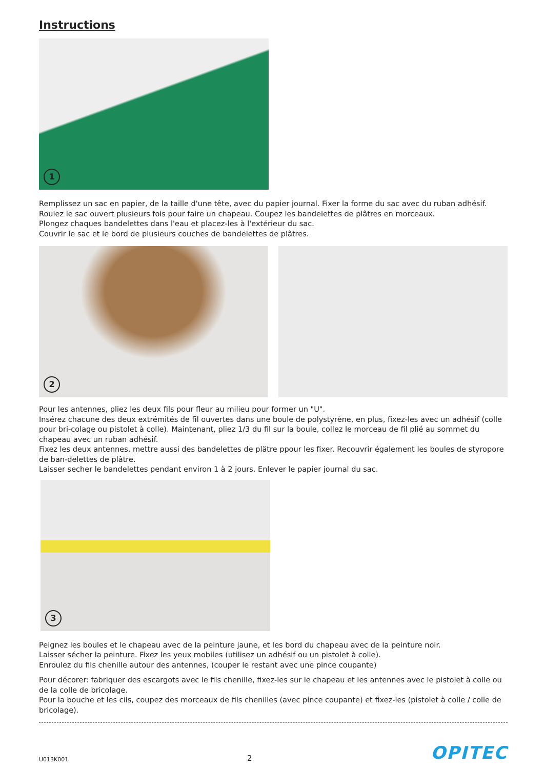Instructions
1
Remplissez un sac en papier, de la taille d'une tête, avec du papier journal. Fixer la forme du sac avec du ruban adhésif.
Roulez le sac ouvert plusieurs fois pour faire un chapeau. Coupez les bandelettes de plâtres en morceaux.
Plongez chaques bandelettes dans l'eau et placez-les à l'extérieur du sac.
Couvrir le sac et le bord de plusieurs couches de bandelettes de plâtres.
2
Pour les antennes, pliez les deux fils pour fleur au milieu pour former un "U".
Insérez chacune des deux extrémités de fil ouvertes dans une boule de polystyrène, en plus, fixez-les avec un adhésif (colle pour bri-colage ou pistolet à colle). Maintenant, pliez 1/3 du fil sur la boule, collez le morceau de fil plié au sommet du chapeau avec un ruban adhésif.
Fixez les deux antennes, mettre aussi des bandelettes de plätre ppour les fixer. Recouvrir également les boules de styropore de ban-delettes de plâtre.
Laisser secher le bandelettes pendant environ 1 à 2 jours. Enlever le papier journal du sac.
3
Peignez les boules et le chapeau avec de la peinture jaune, et les bord du chapeau avec de la peinture noir.
Laisser sécher la peinture. Fixez les yeux mobiles (utilisez un adhésif ou un pistolet à colle).
Enroulez du fils chenille autour des antennes, (couper le restant avec une pince coupante)
Pour décorer: fabriquer des escargots avec le fils chenille, fixez-les sur le chapeau et les antennes avec le pistolet à colle ou de la colle de bricolage.
Pour la bouche et les cils, coupez des morceaux de fils chenilles (avec pince coupante) et fixez-les (pistolet à colle / colle de bricolage).
U013K001 2 OPITEC